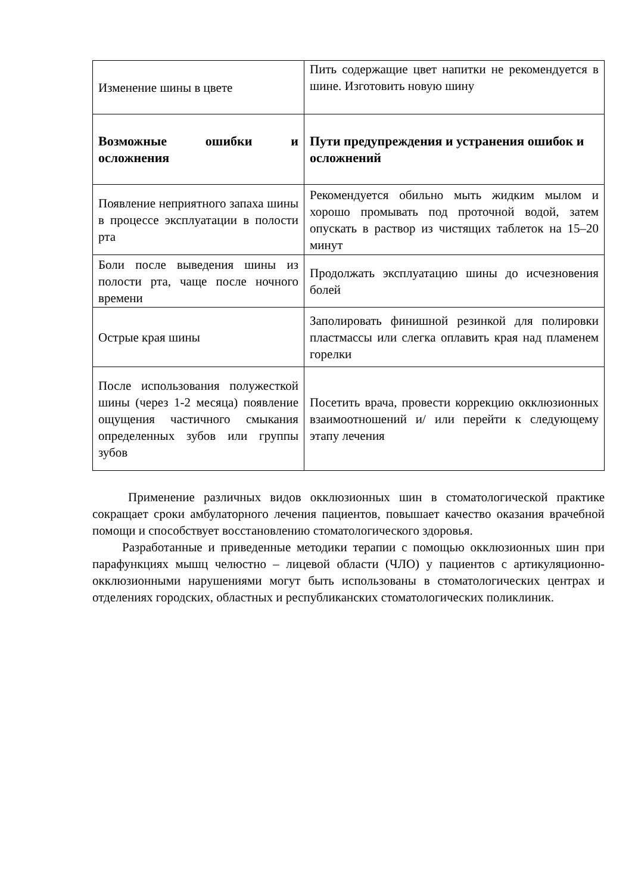| Изменение шины в цвете | Пить содержащие цвет напитки не рекомендуется в шине. Изготовить новую шину |
| Возможные ошибки и осложнения | Пути предупреждения и устранения ошибок и осложнений |
| Появление неприятного запаха шины в процессе эксплуатации в полости рта | Рекомендуется обильно мыть жидким мылом и хорошо промывать под проточной водой, затем опускать в раствор из чистящих таблеток на 15–20 минут |
| Боли после выведения шины из полости рта, чаще после ночного времени | Продолжать эксплуатацию шины до исчезновения болей |
| Острые края шины | Заполировать финишной резинкой для полировки пластмассы или слегка оплавить края над пламенем горелки |
| После использования полужесткой шины (через 1-2 месяца) появление ощущения частичного смыкания определенных зубов или группы зубов | Посетить врача, провести коррекцию окклюзионных взаимоотношений и/ или перейти к следующему этапу лечения |
Применение различных видов окклюзионных шин в стоматологической практике сокращает сроки амбулаторного лечения пациентов, повышает качество оказания врачебной помощи и способствует восстановлению стоматологического здоровья.
Разработанные и приведенные методики терапии с помощью окклюзионных шин при парафункциях мышц челюстно – лицевой области (ЧЛО) у пациентов с артикуляционно-окклюзионными нарушениями могут быть использованы в стоматологических центрах и отделениях городских, областных и республиканских стоматологических поликлиник.